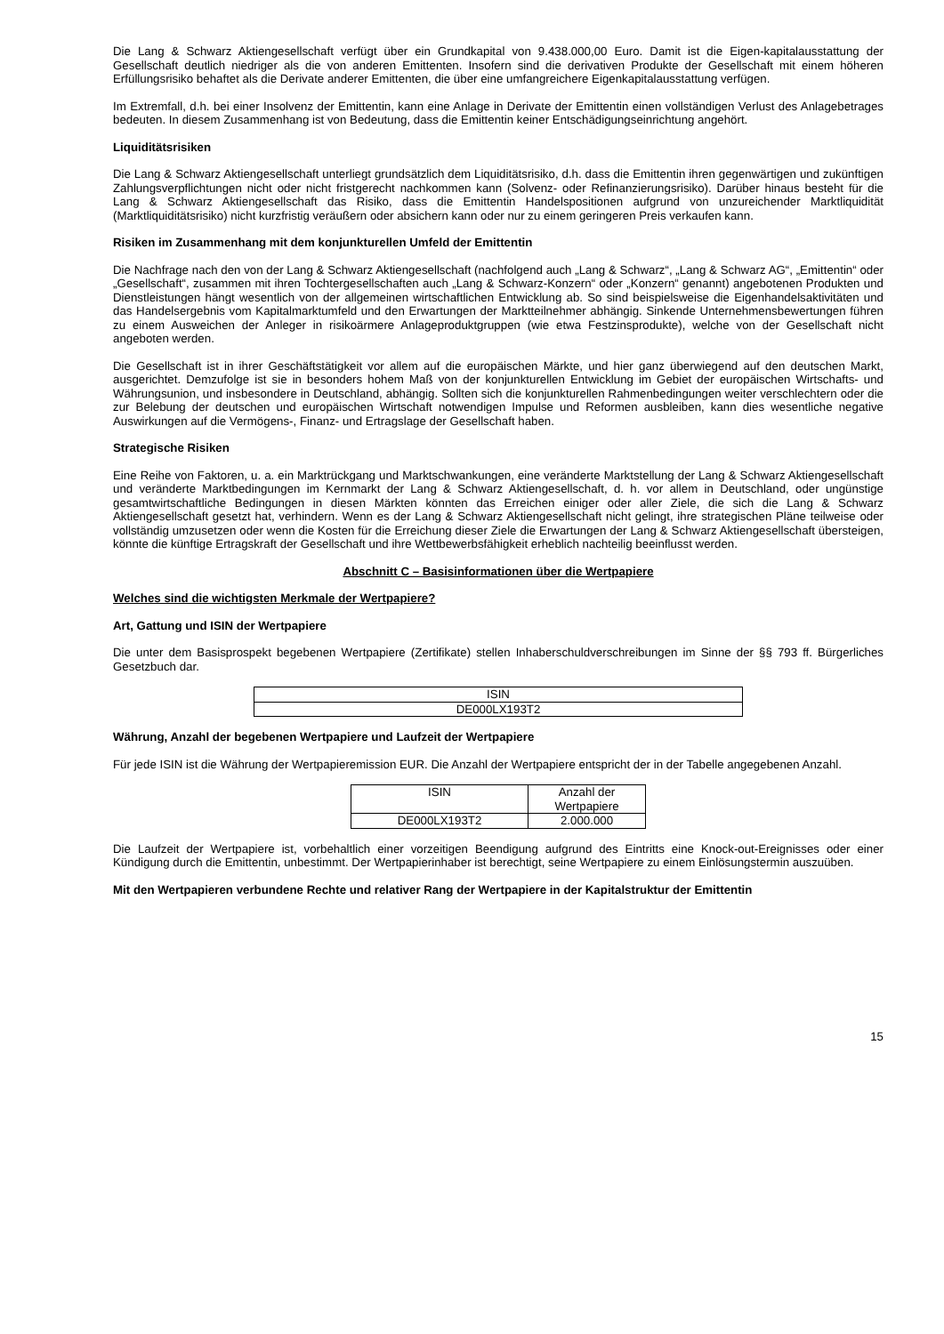Die Lang & Schwarz Aktiengesellschaft verfügt über ein Grundkapital von 9.438.000,00 Euro. Damit ist die Eigen-kapitalausstattung der Gesellschaft deutlich niedriger als die von anderen Emittenten. Insofern sind die derivativen Produkte der Gesellschaft mit einem höheren Erfüllungsrisiko behaftet als die Derivate anderer Emittenten, die über eine umfangreichere Eigenkapitalausstattung verfügen.
Im Extremfall, d.h. bei einer Insolvenz der Emittentin, kann eine Anlage in Derivate der Emittentin einen vollständigen Verlust des Anlagebetrages bedeuten. In diesem Zusammenhang ist von Bedeutung, dass die Emittentin keiner Entschädigungseinrichtung angehört.
Liquiditätsrisiken
Die Lang & Schwarz Aktiengesellschaft unterliegt grundsätzlich dem Liquiditätsrisiko, d.h. dass die Emittentin ihren gegenwärtigen und zukünftigen Zahlungsverpflichtungen nicht oder nicht fristgerecht nachkommen kann (Solvenz- oder Refinanzierungsrisiko). Darüber hinaus besteht für die Lang & Schwarz Aktiengesellschaft das Risiko, dass die Emittentin Handelspositionen aufgrund von unzureichender Marktliquidität (Marktliquiditätsrisiko) nicht kurzfristig veräußern oder absichern kann oder nur zu einem geringeren Preis verkaufen kann.
Risiken im Zusammenhang mit dem konjunkturellen Umfeld der Emittentin
Die Nachfrage nach den von der Lang & Schwarz Aktiengesellschaft (nachfolgend auch „Lang & Schwarz“, „Lang & Schwarz AG“, „Emittentin“ oder „Gesellschaft“, zusammen mit ihren Tochtergesellschaften auch „Lang & Schwarz-Konzern“ oder „Konzern“ genannt) angebotenen Produkten und Dienstleistungen hängt wesentlich von der allgemeinen wirtschaftlichen Entwicklung ab. So sind beispielsweise die Eigenhandelsaktivitäten und das Handelsergebnis vom Kapitalmarktumfeld und den Erwartungen der Marktteilnehmer abhängig. Sinkende Unternehmensbewertungen führen zu einem Ausweichen der Anleger in risikoärmere Anlageproduktgruppen (wie etwa Festzinsprodukte), welche von der Gesellschaft nicht angeboten werden.
Die Gesellschaft ist in ihrer Geschäftstätigkeit vor allem auf die europäischen Märkte, und hier ganz überwiegend auf den deutschen Markt, ausgerichtet. Demzufolge ist sie in besonders hohem Maß von der konjunkturellen Entwicklung im Gebiet der europäischen Wirtschafts- und Währungsunion, und insbesondere in Deutschland, abhängig. Sollten sich die konjunkturellen Rahmenbedingungen weiter verschlechtern oder die zur Belebung der deutschen und europäischen Wirtschaft notwendigen Impulse und Reformen ausbleiben, kann dies wesentliche negative Auswirkungen auf die Vermögens-, Finanz- und Ertragslage der Gesellschaft haben.
Strategische Risiken
Eine Reihe von Faktoren, u. a. ein Marktrückgang und Marktschwankungen, eine veränderte Marktstellung der Lang & Schwarz Aktiengesellschaft und veränderte Marktbedingungen im Kernmarkt der Lang & Schwarz Aktiengesellschaft, d. h. vor allem in Deutschland, oder ungünstige gesamtwirtschaftliche Bedingungen in diesen Märkten könnten das Erreichen einiger oder aller Ziele, die sich die Lang & Schwarz Aktiengesellschaft gesetzt hat, verhindern. Wenn es der Lang & Schwarz Aktiengesellschaft nicht gelingt, ihre strategischen Pläne teilweise oder vollständig umzusetzen oder wenn die Kosten für die Erreichung dieser Ziele die Erwartungen der Lang & Schwarz Aktiengesellschaft übersteigen, könnte die künftige Ertragskraft der Gesellschaft und ihre Wettbewerbsfähigkeit erheblich nachteilig beeinflusst werden.
Abschnitt C – Basisinformationen über die Wertpapiere
Welches sind die wichtigsten Merkmale der Wertpapiere?
Art, Gattung und ISIN der Wertpapiere
Die unter dem Basisprospekt begebenen Wertpapiere (Zertifikate) stellen Inhaberschuldverschreibungen im Sinne der §§ 793 ff. Bürgerliches Gesetzbuch dar.
| ISIN |
| --- |
| DE000LX193T2 |
Währung, Anzahl der begebenen Wertpapiere und Laufzeit der Wertpapiere
Für jede ISIN ist die Währung der Wertpapieremission EUR. Die Anzahl der Wertpapiere entspricht der in der Tabelle angegebenen Anzahl.
| ISIN | Anzahl der Wertpapiere |
| --- | --- |
| DE000LX193T2 | 2.000.000 |
Die Laufzeit der Wertpapiere ist, vorbehaltlich einer vorzeitigen Beendigung aufgrund des Eintritts eine Knock-out-Ereignisses oder einer Kündigung durch die Emittentin, unbestimmt. Der Wertpapierinhaber ist berechtigt, seine Wertpapiere zu einem Einlösungstermin auszuüben.
Mit den Wertpapieren verbundene Rechte und relativer Rang der Wertpapiere in der Kapitalstruktur der Emittentin
15